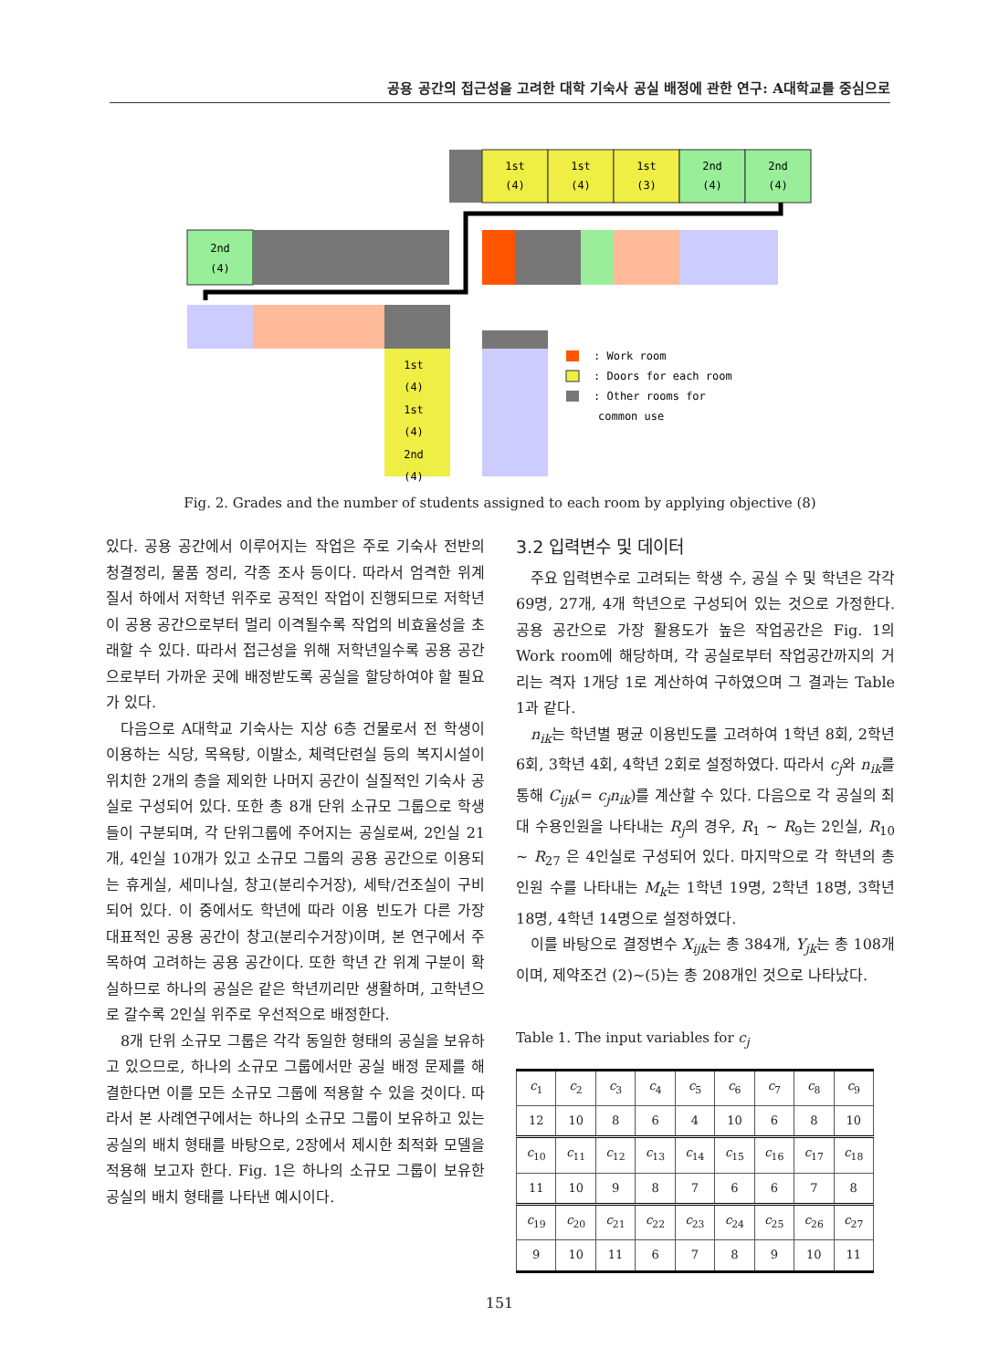공용 공간의 접근성을 고려한 대학 기숙사 공실 배정에 관한 연구: A대학교를 중심으로
1st
(4)
1st
(4)
1st
(3)
2nd
(4)
2nd
(4)
2nd
(4)
: Work room
: Doors for each room
: Other rooms for
common use
1st
(4)
1st
(4)
2nd
(4)
Fig. 2. Grades and the number of students assigned to each room by applying objective (8)
있다. 공용 공간에서 이루어지는 작업은 주로 기숙사 전반의 청결정리, 물품 정리, 각종 조사 등이다. 따라서 엄격한 위계질서 하에서 저학년 위주로 공적인 작업이 진행되므로 저학년이 공용 공간으로부터 멀리 이격될수록 작업의 비효율성을 초래할 수 있다. 따라서 접근성을 위해 저학년일수록 공용 공간으로부터 가까운 곳에 배정받도록 공실을 할당하여야 할 필요가 있다.
다음으로 A대학교 기숙사는 지상 6층 건물로서 전 학생이 이용하는 식당, 목욕탕, 이발소, 체력단련실 등의 복지시설이 위치한 2개의 층을 제외한 나머지 공간이 실질적인 기숙사 공실로 구성되어 있다. 또한 총 8개 단위 소규모 그룹으로 학생들이 구분되며, 각 단위그룹에 주어지는 공실로써, 2인실 21개, 4인실 10개가 있고 소규모 그룹의 공용 공간으로 이용되는 휴게실, 세미나실, 창고(분리수거장), 세탁/건조실이 구비되어 있다. 이 중에서도 학년에 따라 이용 빈도가 다른 가장 대표적인 공용 공간이 창고(분리수거장)이며, 본 연구에서 주목하여 고려하는 공용 공간이다. 또한 학년 간 위계 구분이 확실하므로 하나의 공실은 같은 학년끼리만 생활하며, 고학년으로 갈수록 2인실 위주로 우선적으로 배정한다.
8개 단위 소규모 그룹은 각각 동일한 형태의 공실을 보유하고 있으므로, 하나의 소규모 그룹에서만 공실 배정 문제를 해결한다면 이를 모든 소규모 그룹에 적용할 수 있을 것이다. 따라서 본 사례연구에서는 하나의 소규모 그룹이 보유하고 있는 공실의 배치 형태를 바탕으로, 2장에서 제시한 최적화 모델을 적용해 보고자 한다. Fig. 1은 하나의 소규모 그룹이 보유한 공실의 배치 형태를 나타낸 예시이다.
3.2 입력변수 및 데이터
주요 입력변수로 고려되는 학생 수, 공실 수 및 학년은 각각 69명, 27개, 4개 학년으로 구성되어 있는 것으로 가정한다. 공용 공간으로 가장 활용도가 높은 작업공간은 Fig. 1의 Work room에 해당하며, 각 공실로부터 작업공간까지의 거리는 격자 1개당 1로 계산하여 구하였으며 그 결과는 Table 1과 같다.
n<sub>ik</sub>는 학년별 평균 이용빈도를 고려하여 1학년 8회, 2학년 6회, 3학년 4회, 4학년 2회로 설정하였다. 따라서 c<sub>j</sub>와 n<sub>ik</sub>를 통해 C<sub>ijk</sub>(= c<sub>j</sub>n<sub>ik</sub>)를 계산할 수 있다. 다음으로 각 공실의 최대 수용인원을 나타내는 R<sub>j</sub>의 경우, R<sub>1</sub> ~ R<sub>9</sub>는 2인실, R<sub>10</sub> ~ R<sub>27</sub> 은 4인실로 구성되어 있다. 마지막으로 각 학년의 총 인원 수를 나타내는 M<sub>k</sub>는 1학년 19명, 2학년 18명, 3학년 18명, 4학년 14명으로 설정하였다.
이를 바탕으로 결정변수 X<sub>ijk</sub>는 총 384개, Y<sub>jk</sub>는 총 108개이며, 제약조건 (2)~(5)는 총 208개인 것으로 나타났다.
Table 1. The input variables for c<sub>j</sub>
| c<sub>1</sub> | c<sub>2</sub> | c<sub>3</sub> | c<sub>4</sub> | c<sub>5</sub> | c<sub>6</sub> | c<sub>7</sub> | c<sub>8</sub> | c<sub>9</sub> |
| 12 | 10 | 8 | 6 | 4 | 10 | 6 | 8 | 10 |
| c<sub>10</sub> | c<sub>11</sub> | c<sub>12</sub> | c<sub>13</sub> | c<sub>14</sub> | c<sub>15</sub> | c<sub>16</sub> | c<sub>17</sub> | c<sub>18</sub> |
| 11 | 10 | 9 | 8 | 7 | 6 | 6 | 7 | 8 |
| c<sub>19</sub> | c<sub>20</sub> | c<sub>21</sub> | c<sub>22</sub> | c<sub>23</sub> | c<sub>24</sub> | c<sub>25</sub> | c<sub>26</sub> | c<sub>27</sub> |
| 9 | 10 | 11 | 6 | 7 | 8 | 9 | 10 | 11 |
151